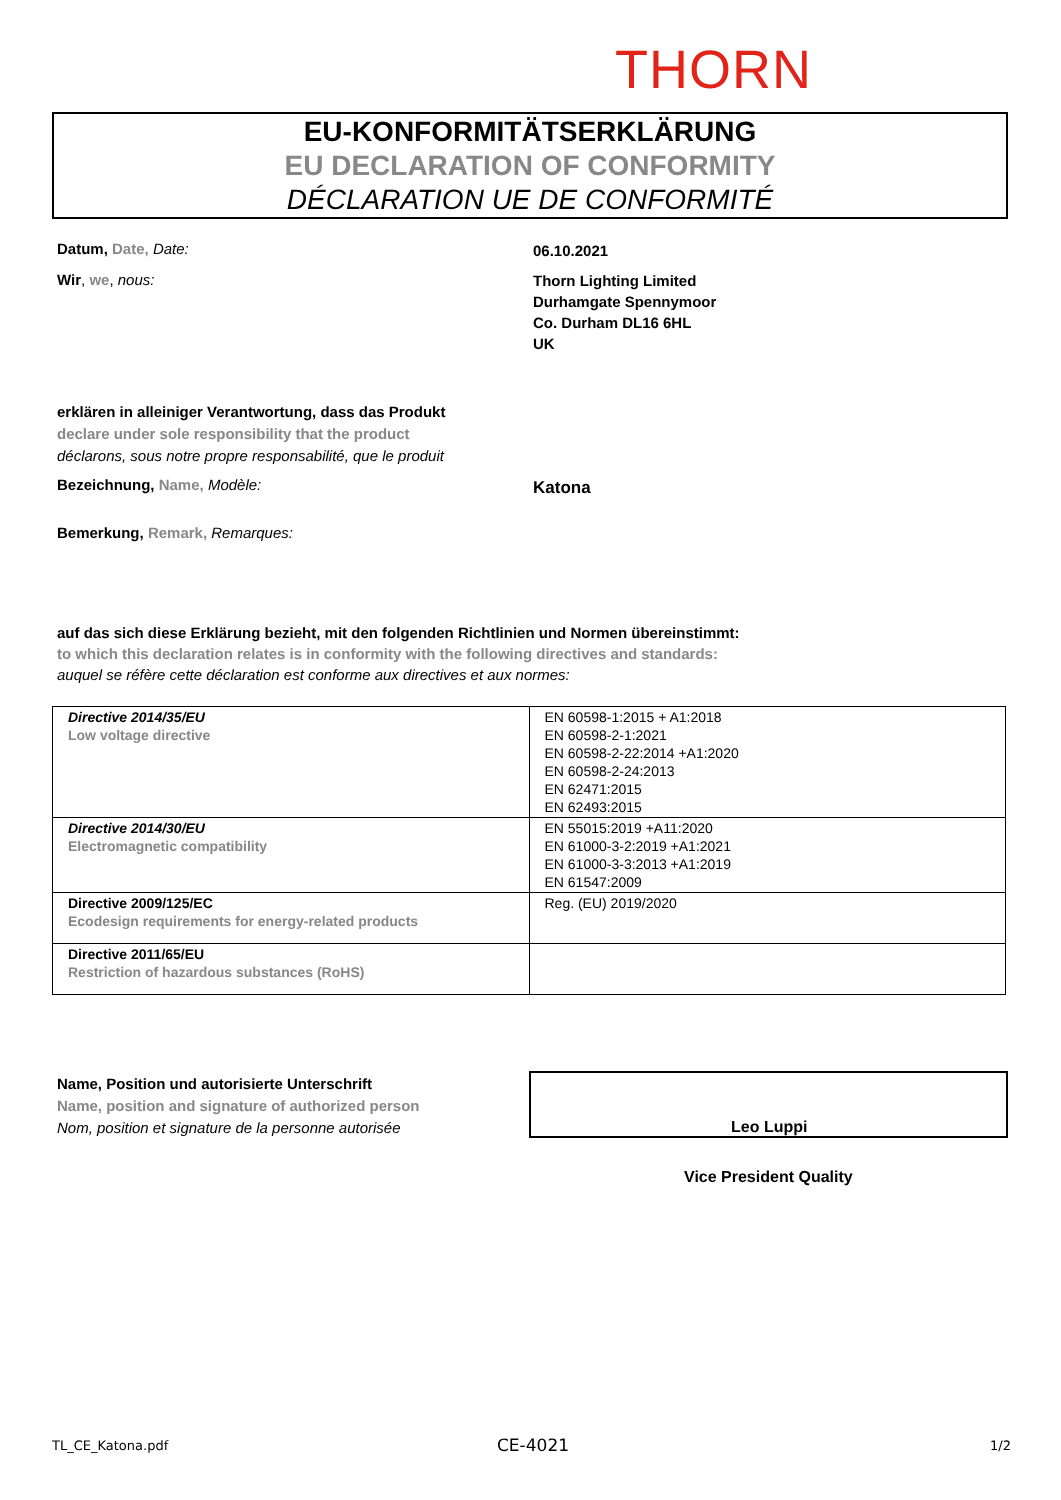THORN
EU-KONFORMITÄTSERKLÄRUNG
EU DECLARATION OF CONFORMITY
DÉCLARATION UE DE CONFORMITÉ
Datum, Date, Date: 06.10.2021
Wir, we, nous:
Thorn Lighting Limited
Durhamgate Spennymoor
Co. Durham DL16 6HL
UK
erklären in alleiniger Verantwortung, dass das Produkt
declare under sole responsibility that the product
déclarons, sous notre propre responsabilité, que le produit
Bezeichnung, Name, Modèle: Katona
Bemerkung, Remark, Remarques:
auf das sich diese Erklärung bezieht, mit den folgenden Richtlinien und Normen übereinstimmt:
to which this declaration relates is in conformity with the following directives and standards:
auquel se réfère cette déclaration est conforme aux directives et aux normes:
| Directive 2014/35/EU Low voltage directive | EN 60598-1:2015 + A1:2018 EN 60598-2-1:2021 EN 60598-2-22:2014 +A1:2020 EN 60598-2-24:2013 EN 62471:2015 EN 62493:2015 |
| Directive 2014/30/EU Electromagnetic compatibility | EN 55015:2019 +A11:2020 EN 61000-3-2:2019 +A1:2021 EN 61000-3-3:2013 +A1:2019 EN 61547:2009 |
| Directive 2009/125/EC Ecodesign requirements for energy-related products | Reg. (EU) 2019/2020 |
| Directive 2011/65/EU Restriction of hazardous substances (RoHS) | |
Name, Position und autorisierte Unterschrift
Name, position and signature of authorized person
Nom, position et signature de la personne autorisée
Leo Luppi
Vice President Quality
TL_CE_Katona.pdf CE-4021 1/2